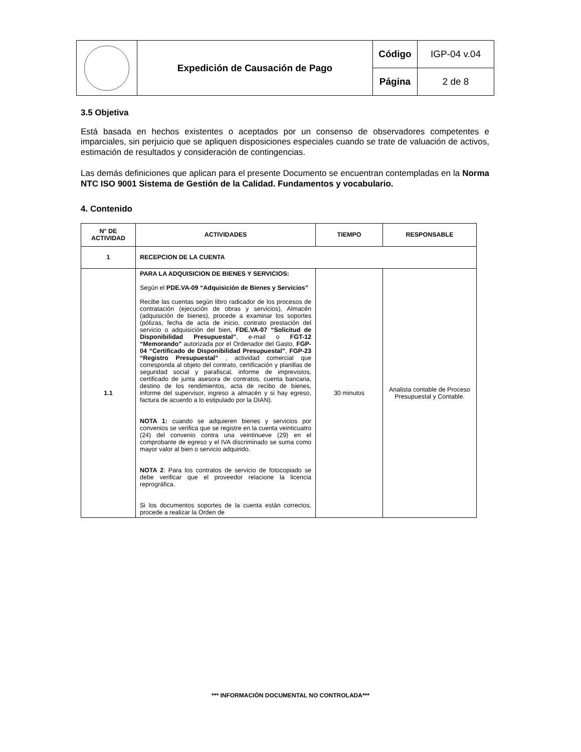| | Expedición de Causación de Pago | Código | IGP-04 v.04 |
| | | Página | 2 de 8 |
3.5 Objetiva
Está basada en hechos existentes o aceptados por un consenso de observadores competentes e imparciales, sin perjuicio que se apliquen disposiciones especiales cuando se trate de valuación de activos, estimación de resultados y consideración de contingencias.
Las demás definiciones que aplican para el presente Documento se encuentran contempladas en la Norma NTC ISO 9001 Sistema de Gestión de la Calidad. Fundamentos y vocabulario.
4. Contenido
| N° DE ACTIVIDAD | ACTIVIDADES | TIEMPO | RESPONSABLE |
| --- | --- | --- | --- |
| 1 | RECEPCION DE LA CUENTA | | |
| 1.1 | PARA LA ADQUISICION DE BIENES Y SERVICIOS: Según el PDE.VA-09 “Adquisición de Bienes y Servicios” Recibe las cuentas según libro radicador de los procesos de contratación (ejecución de obras y servicios), Almacén (adquisición de bienes), procede a examinar los soportes (pólizas, fecha de acta de inicio, contrato prestación del servicio o adquisición del bien, FDE.VA-07 “Solicitud de Disponibilidad Presupuestal” , e-mail o FGT-12 “Memorando” autorizada por el Ordenador del Gasto, FGP-04 “Certificado de Disponibilidad Presupuestal” , FGP-23 “Registro Presupuestal” , actividad comercial que corresponda al objeto del contrato, certificación y planillas de seguridad social y parafiscal, informe de imprevistos, certificado de junta asesora de contratos, cuenta bancaria, destino de los rendimientos, acta de recibo de bienes, informe del supervisor, ingreso a almacén y si hay egreso, factura de acuerdo a lo estipulado por la DIAN). NOTA 1: cuando se adquieren bienes y servicios por convenios se verifica que se registre en la cuenta veinticuatro (24) del convenio contra una veintinueve (29) en el comprobante de egreso y el IVA discriminado se suma como mayor valor al bien o servicio adquirido. NOTA 2 : Para los contratos de servicio de fotocopiado se debe verificar que el proveedor relacione la licencia reprográfica. Si los documentos soportes de la cuenta están correctos, procede a realizar la Orden de | 30 minutos | Analista contable de Proceso Presupuestal y Contable. |
*** INFORMACIÓN DOCUMENTAL NO CONTROLADA***